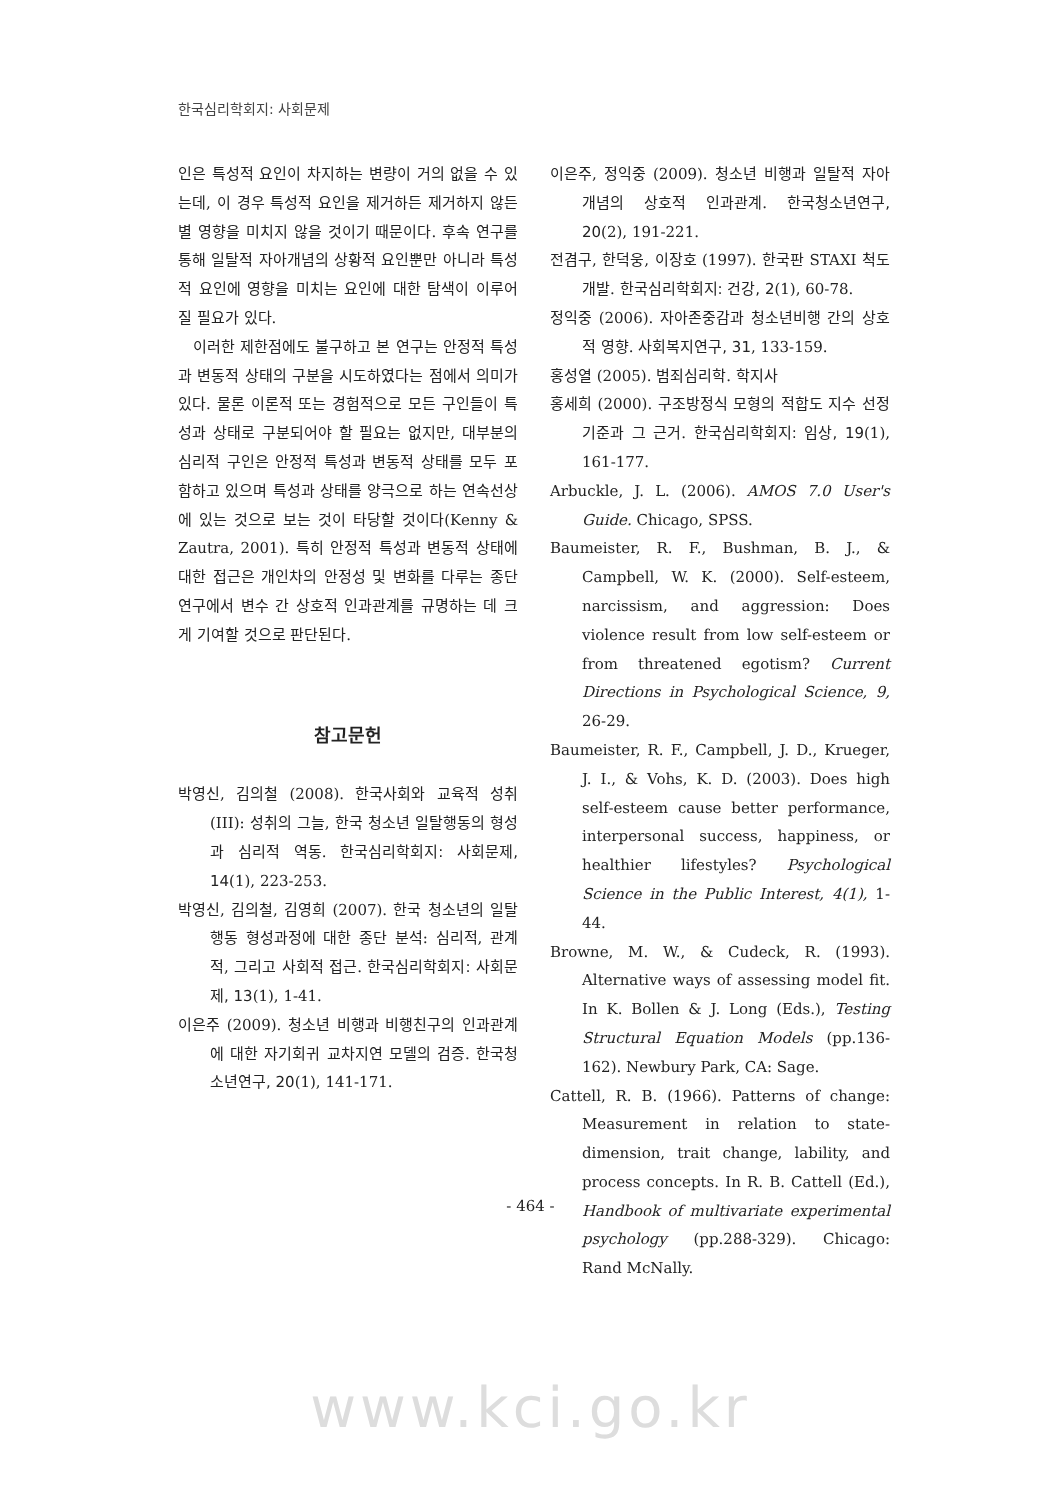한국심리학회지: 사회문제
인은 특성적 요인이 차지하는 변량이 거의 없을 수 있는데, 이 경우 특성적 요인을 제거하든 제거하지 않든 별 영향을 미치지 않을 것이기 때문이다. 후속 연구를 통해 일탈적 자아개념의 상황적 요인뿐만 아니라 특성적 요인에 영향을 미치는 요인에 대한 탐색이 이루어질 필요가 있다.
이러한 제한점에도 불구하고 본 연구는 안정적 특성과 변동적 상태의 구분을 시도하였다는 점에서 의미가 있다. 물론 이론적 또는 경험적으로 모든 구인들이 특성과 상태로 구분되어야 할 필요는 없지만, 대부분의 심리적 구인은 안정적 특성과 변동적 상태를 모두 포함하고 있으며 특성과 상태를 양극으로 하는 연속선상에 있는 것으로 보는 것이 타당할 것이다(Kenny & Zautra, 2001). 특히 안정적 특성과 변동적 상태에 대한 접근은 개인차의 안정성 및 변화를 다루는 종단연구에서 변수 간 상호적 인과관계를 규명하는 데 크게 기여할 것으로 판단된다.
참고문헌
박영신, 김의철 (2008). 한국사회와 교육적 성취 (III): 성취의 그늘, 한국 청소년 일탈행동의 형성과 심리적 역동. 한국심리학회지: 사회문제, 14(1), 223-253.
박영신, 김의철, 김영희 (2007). 한국 청소년의 일탈행동 형성과정에 대한 종단 분석: 심리적, 관계적, 그리고 사회적 접근. 한국심리학회지: 사회문제, 13(1), 1-41.
이은주 (2009). 청소년 비행과 비행친구의 인과관계에 대한 자기회귀 교차지연 모델의 검증. 한국청소년연구, 20(1), 141-171.
이은주, 정익중 (2009). 청소년 비행과 일탈적 자아개념의 상호적 인과관계. 한국청소년연구, 20(2), 191-221.
전겸구, 한덕웅, 이장호 (1997). 한국판 STAXI 척도 개발. 한국심리학회지: 건강, 2(1), 60-78.
정익중 (2006). 자아존중감과 청소년비행 간의 상호적 영향. 사회복지연구, 31, 133-159.
홍성열 (2005). 범죄심리학. 학지사
홍세희 (2000). 구조방정식 모형의 적합도 지수 선정기준과 그 근거. 한국심리학회지: 임상, 19(1), 161-177.
Arbuckle, J. L. (2006). AMOS 7.0 User's Guide. Chicago, SPSS.
Baumeister, R. F., Bushman, B. J., & Campbell, W. K. (2000). Self-esteem, narcissism, and aggression: Does violence result from low self-esteem or from threatened egotism? Current Directions in Psychological Science, 9, 26-29.
Baumeister, R. F., Campbell, J. D., Krueger, J. I., & Vohs, K. D. (2003). Does high self-esteem cause better performance, interpersonal success, happiness, or healthier lifestyles? Psychological Science in the Public Interest, 4(1), 1-44.
Browne, M. W., & Cudeck, R. (1993). Alternative ways of assessing model fit. In K. Bollen & J. Long (Eds.), Testing Structural Equation Models (pp.136-162). Newbury Park, CA: Sage.
Cattell, R. B. (1966). Patterns of change: Measurement in relation to state-dimension, trait change, lability, and process concepts. In R. B. Cattell (Ed.), Handbook of multivariate experimental psychology (pp.288-329). Chicago: Rand McNally.
- 464 -
www.kci.go.kr